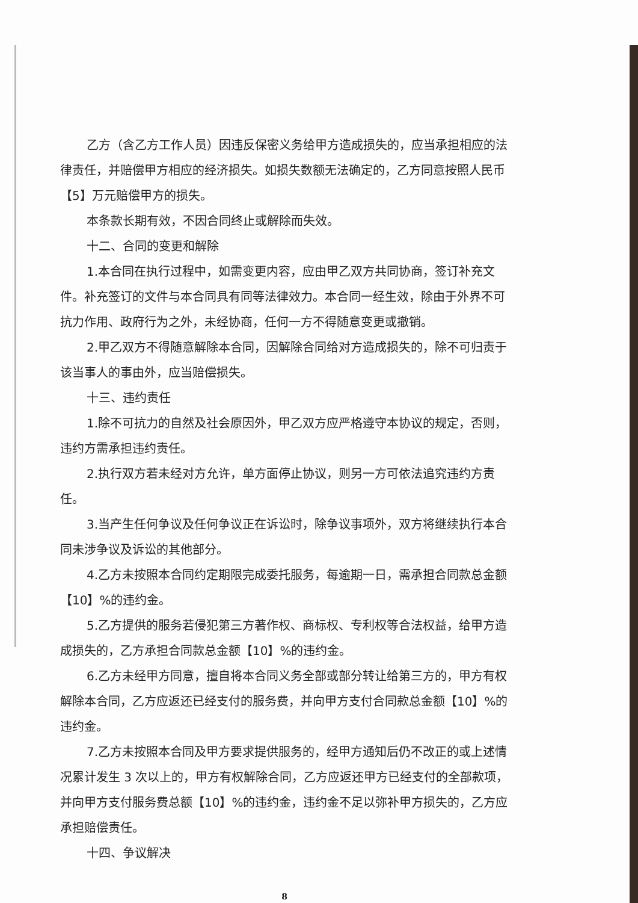乙方（含乙方工作人员）因违反保密义务给甲方造成损失的，应当承担相应的法律责任，并赔偿甲方相应的经济损失。如损失数额无法确定的，乙方同意按照人民币【5】万元赔偿甲方的损失。
本条款长期有效，不因合同终止或解除而失效。
十二、合同的变更和解除
1.本合同在执行过程中，如需变更内容，应由甲乙双方共同协商，签订补充文件。补充签订的文件与本合同具有同等法律效力。本合同一经生效，除由于外界不可抗力作用、政府行为之外，未经协商，任何一方不得随意变更或撤销。
2.甲乙双方不得随意解除本合同，因解除合同给对方造成损失的，除不可归责于该当事人的事由外，应当赔偿损失。
十三、违约责任
1.除不可抗力的自然及社会原因外，甲乙双方应严格遵守本协议的规定，否则，违约方需承担违约责任。
2.执行双方若未经对方允许，单方面停止协议，则另一方可依法追究违约方责任。
3.当产生任何争议及任何争议正在诉讼时，除争议事项外，双方将继续执行本合同未涉争议及诉讼的其他部分。
4.乙方未按照本合同约定期限完成委托服务，每逾期一日，需承担合同款总金额【10】%的违约金。
5.乙方提供的服务若侵犯第三方著作权、商标权、专利权等合法权益，给甲方造成损失的，乙方承担合同款总金额【10】%的违约金。
6.乙方未经甲方同意，擅自将本合同义务全部或部分转让给第三方的，甲方有权解除本合同，乙方应返还已经支付的服务费，并向甲方支付合同款总金额【10】%的违约金。
7.乙方未按照本合同及甲方要求提供服务的，经甲方通知后仍不改正的或上述情况累计发生 3 次以上的，甲方有权解除合同，乙方应返还甲方已经支付的全部款项，并向甲方支付服务费总额【10】%的违约金，违约金不足以弥补甲方损失的，乙方应承担赔偿责任。
十四、争议解决
8